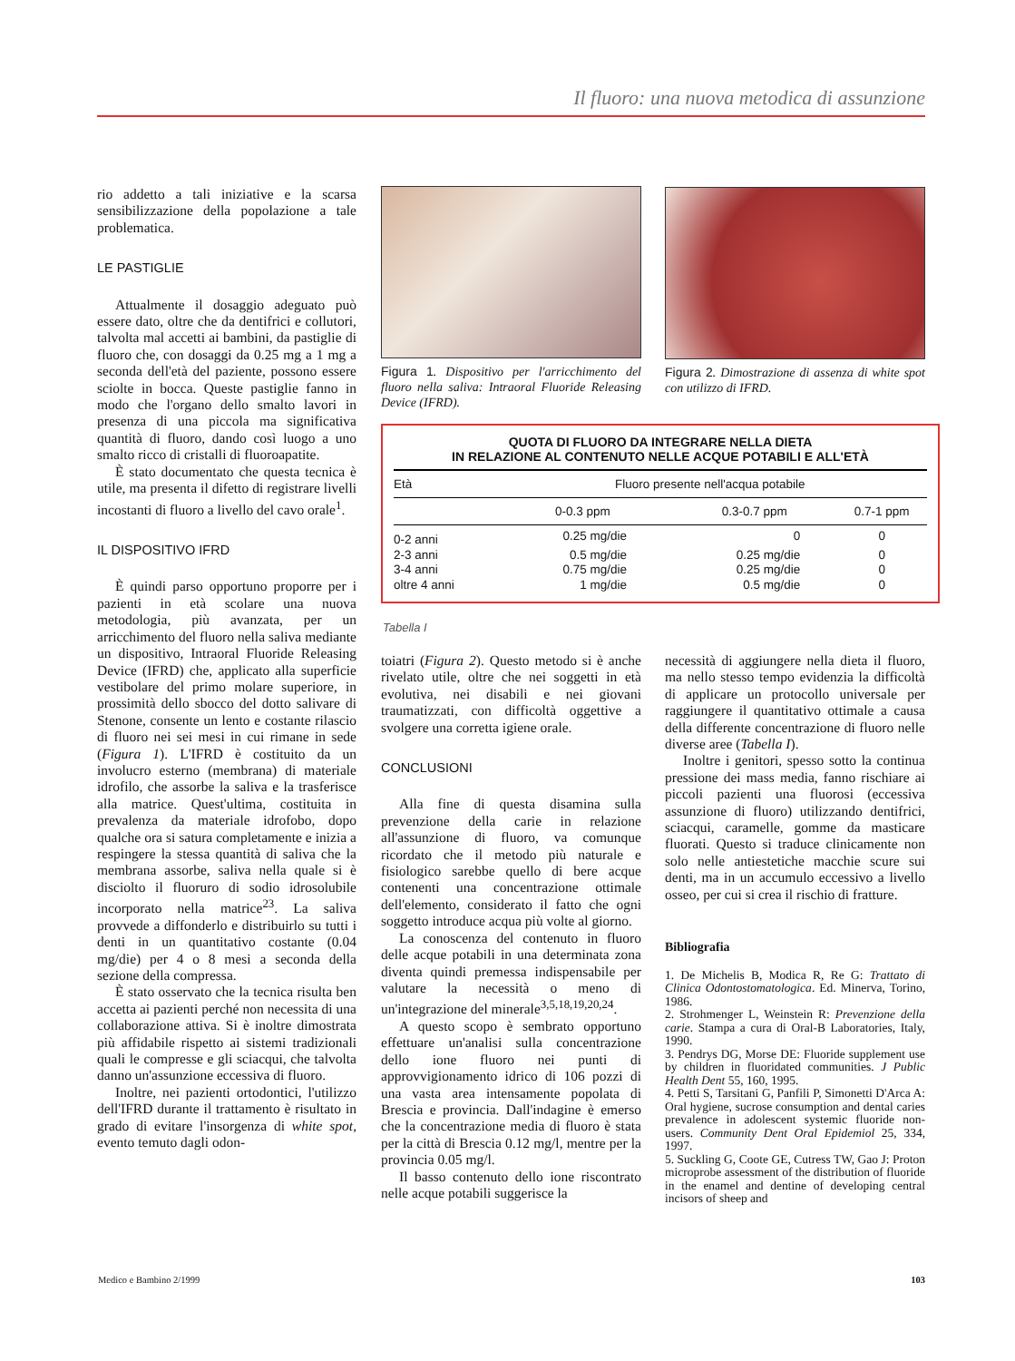Il fluoro: una nuova metodica di assunzione
rio addetto a tali iniziative e la scarsa sensibilizzazione della popolazione a tale problematica.
LE PASTIGLIE
Attualmente il dosaggio adeguato può essere dato, oltre che da dentifrici e collutori, talvolta mal accetti ai bambini, da pastiglie di fluoro che, con dosaggi da 0.25 mg a 1 mg a seconda dell'età del paziente, possono essere sciolte in bocca. Queste pastiglie fanno in modo che l'organo dello smalto lavori in presenza di una piccola ma significativa quantità di fluoro, dando così luogo a uno smalto ricco di cristalli di fluoroapatite.
È stato documentato che questa tecnica è utile, ma presenta il difetto di registrare livelli incostanti di fluoro a livello del cavo orale<sup>1</sup>.
IL DISPOSITIVO IFRD
È quindi parso opportuno proporre per i pazienti in età scolare una nuova metodologia, più avanzata, per un arricchimento del fluoro nella saliva mediante un dispositivo, Intraoral Fluoride Releasing Device (IFRD) che, applicato alla superficie vestibolare del primo molare superiore, in prossimità dello sbocco del dotto salivare di Stenone, consente un lento e costante rilascio di fluoro nei sei mesi in cui rimane in sede (Figura 1). L'IFRD è costituito da un involucro esterno (membrana) di materiale idrofilo, che assorbe la saliva e la trasferisce alla matrice. Quest'ultima, costituita in prevalenza da materiale idrofobo, dopo qualche ora si satura completamente e inizia a respingere la stessa quantità di saliva che la membrana assorbe, saliva nella quale si è disciolto il fluoruro di sodio idrosolubile incorporato nella matrice<sup>23</sup>. La saliva provvede a diffonderlo e distribuirlo su tutti i denti in un quantitativo costante (0.04 mg/die) per 4 o 8 mesi a seconda della sezione della compressa.
È stato osservato che la tecnica risulta ben accetta ai pazienti perché non necessita di una collaborazione attiva. Si è inoltre dimostrata più affidabile rispetto ai sistemi tradizionali quali le compresse e gli sciacqui, che talvolta danno un'assunzione eccessiva di fluoro.
Inoltre, nei pazienti ortodontici, l'utilizzo dell'IFRD durante il trattamento è risultato in grado di evitare l'insorgenza di white spot, evento temuto dagli odon-
Figura 1. Dispositivo per l'arricchimento del fluoro nella saliva: Intraoral Fluoride Releasing Device (IFRD).
Figura 2. Dimostrazione di assenza di white spot con utilizzo di IFRD.
QUOTA DI FLUORO DA INTEGRARE NELLA DIETA
IN RELAZIONE AL CONTENUTO NELLE ACQUE POTABILI E ALL'ETÀ
| Età | Fluoro presente nell'acqua potabile | | |
| --- | --- | --- | --- |
| | 0-0.3 ppm | 0.3-0.7 ppm | 0.7-1 ppm |
| 0-2 anni | 0.25 mg/die | 0 | 0 |
| 2-3 anni | 0.5 mg/die | 0.25 mg/die | 0 |
| 3-4 anni | 0.75 mg/die | 0.25 mg/die | 0 |
| oltre 4 anni | 1 mg/die | 0.5 mg/die | 0 |
Tabella I
toiatri (Figura 2). Questo metodo si è anche rivelato utile, oltre che nei soggetti in età evolutiva, nei disabili e nei giovani traumatizzati, con difficoltà oggettive a svolgere una corretta igiene orale.
CONCLUSIONI
Alla fine di questa disamina sulla prevenzione della carie in relazione all'assunzione di fluoro, va comunque ricordato che il metodo più naturale e fisiologico sarebbe quello di bere acque contenenti una concentrazione ottimale dell'elemento, considerato il fatto che ogni soggetto introduce acqua più volte al giorno.
La conoscenza del contenuto in fluoro delle acque potabili in una determinata zona diventa quindi premessa indispensabile per valutare la necessità o meno di un'integrazione del minerale<sup>3,5,18,19,20,24</sup>.
A questo scopo è sembrato opportuno effettuare un'analisi sulla concentrazione dello ione fluoro nei punti di approvvigionamento idrico di 106 pozzi di una vasta area intensamente popolata di Brescia e provincia. Dall'indagine è emerso che la concentrazione media di fluoro è stata per la città di Brescia 0.12 mg/l, mentre per la provincia 0.05 mg/l.
Il basso contenuto dello ione riscontrato nelle acque potabili suggerisce la
necessità di aggiungere nella dieta il fluoro, ma nello stesso tempo evidenzia la difficoltà di applicare un protocollo universale per raggiungere il quantitativo ottimale a causa della differente concentrazione di fluoro nelle diverse aree (Tabella I).
Inoltre i genitori, spesso sotto la continua pressione dei mass media, fanno rischiare ai piccoli pazienti una fluorosi (eccessiva assunzione di fluoro) utilizzando dentifrici, sciacqui, caramelle, gomme da masticare fluorati. Questo si traduce clinicamente non solo nelle antiestetiche macchie scure sui denti, ma in un accumulo eccessivo a livello osseo, per cui si crea il rischio di fratture.
Bibliografia
1. De Michelis B, Modica R, Re G: Trattato di Clinica Odontostomatologica. Ed. Minerva, Torino, 1986.
2. Strohmenger L, Weinstein R: Prevenzione della carie. Stampa a cura di Oral-B Laboratories, Italy, 1990.
3. Pendrys DG, Morse DE: Fluoride supplement use by children in fluoridated communities. J Public Health Dent 55, 160, 1995.
4. Petti S, Tarsitani G, Panfili P, Simonetti D'Arca A: Oral hygiene, sucrose consumption and dental caries prevalence in adolescent systemic fluoride non-users. Community Dent Oral Epidemiol 25, 334, 1997.
5. Suckling G, Coote GE, Cutress TW, Gao J: Proton microprobe assessment of the distribution of fluoride in the enamel and dentine of developing central incisors of sheep and
Medico e Bambino 2/1999 103